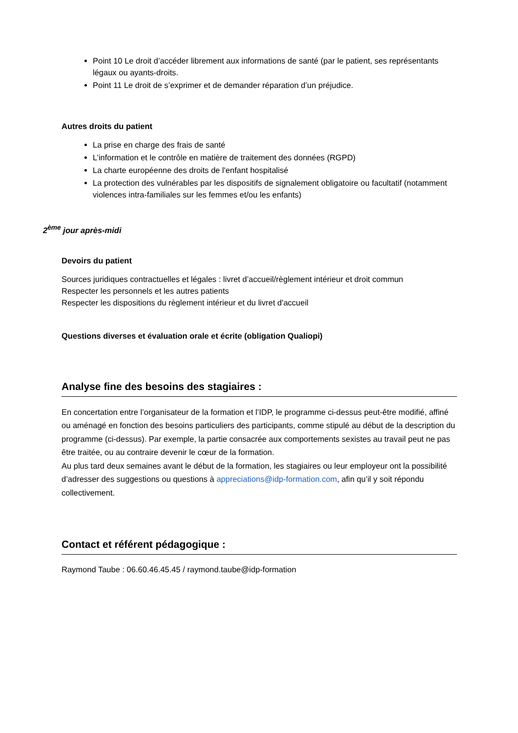Point 10 Le droit d’accéder librement aux informations de santé (par le patient, ses représentants légaux ou ayants-droits.
Point 11 Le droit de s’exprimer et de demander réparation d’un préjudice.
Autres droits du patient
La prise en charge des frais de santé
L’information et le contrôle en matière de traitement des données (RGPD)
La charte européenne des droits de l'enfant hospitalisé
La protection des vulnérables par les dispositifs de signalement obligatoire ou facultatif (notamment violences intra-familiales sur les femmes et/ou les enfants)
2<sup>ème</sup> jour après-midi
Devoirs du patient
Sources juridiques contractuelles et légales : livret d’accueil/règlement intérieur et droit commun
Respecter les personnels et les autres patients
Respecter les dispositions du règlement intérieur et du livret d'accueil
Questions diverses et évaluation orale et écrite (obligation Qualiopi)
Analyse fine des besoins des stagiaires :
En concertation entre l’organisateur de la formation et l’IDP, le programme ci-dessus peut-être modifié, affiné ou aménagé en fonction des besoins particuliers des participants, comme stipulé au début de la description du programme (ci-dessus). Par exemple, la partie consacrée aux comportements sexistes au travail peut ne pas être traitée, ou au contraire devenir le cœur de la formation.
Au plus tard deux semaines avant le début de la formation, les stagiaires ou leur employeur ont la possibilité d’adresser des suggestions ou questions à appreciations@idp-formation.com, afin qu’il y soit répondu collectivement.
Contact et référent pédagogique :
Raymond Taube : 06.60.46.45.45 / raymond.taube@idp-formation